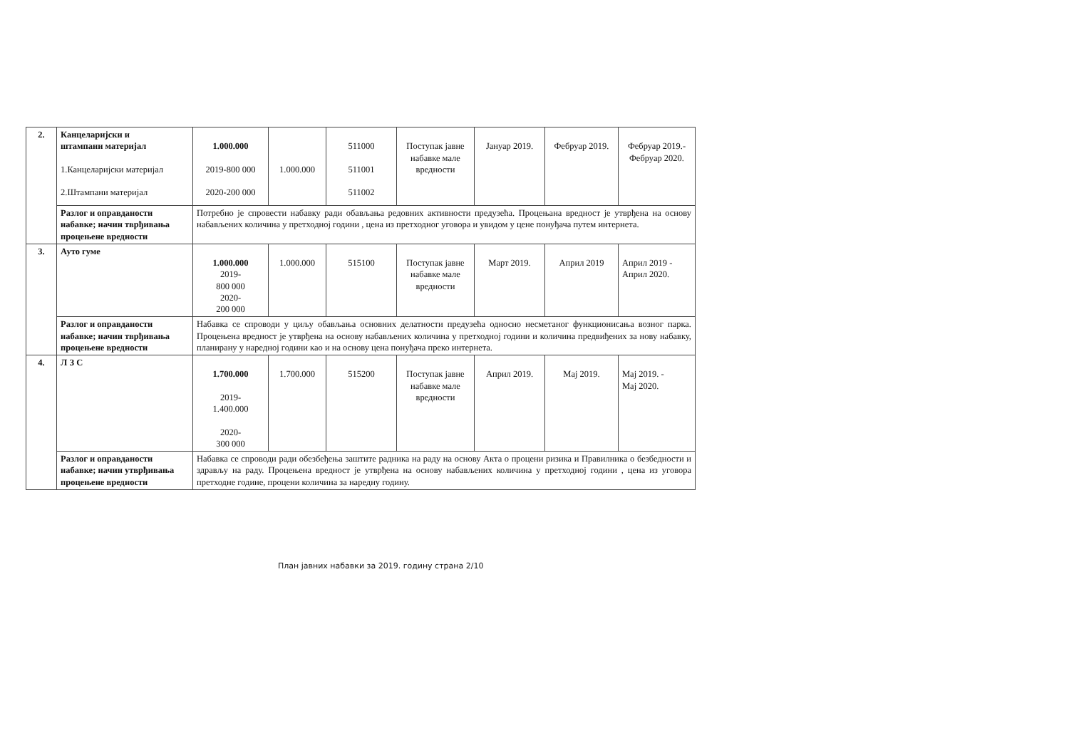| 2. | Канцеларијски и штампани материјал 1.Канцеларијски материјал 2.Штампани материјал | 1.000.000 2019-800 000 2020-200 000 | 1.000.000 | 511000 511001 511002 | Поступак јавне набавке мале вредности | Јануар 2019. | Фебруар 2019. | Фебруар 2019.- Фебруар 2020. |
| | Разлог и оправданости набавке; начин тврђивања процењене вредности | Потребно је спровести набавку ради обављања редовних активности предузећа. Процењана вредност је утврђена на основу набављених количина у претходној години , цена из претходног уговора и увидом у цене понуђача путем интернета. | | | | | | |
| 3. | Ауто гуме | 1.000.000 2019- 800 000 2020- 200 000 | 1.000.000 | 515100 | Поступак јавне набавке мале вредности | Март 2019. | Април 2019 | Април 2019 - Април 2020. |
| | Разлог и оправданости набавке; начин тврђивања процењене вредности | Набавка се спроводи у циљу обављања основних делатности предузећа односно несметаног функционисања возног парка. Процењена вредност је утврђена на основу набављених количина у претходној години и количина предвиђених за нову набавку, планирану у наредној години као и на основу цена понуђача преко интернета. | | | | | | |
| 4. | Л З С | 1.700.000 2019- 1.400.000 2020- 300 000 | 1.700.000 | 515200 | Поступак јавне набавке мале вредности | Април 2019. | Мај 2019. | Мај 2019. - Мај 2020. |
| | Разлог и оправданости набавке; начин утврђивања процењене вредности | Набавка се спроводи ради обезбеђења заштите радника на раду на основу Акта о процени ризика и Правилника о безбедности и здрављу на раду. Процењена вредност је утврђена на основу набављених количина у претходној години , цена из уговора претходне године, процени количина за наредну годину. | | | | | | |
План јавних набавки за 2019. годину страна 2/10